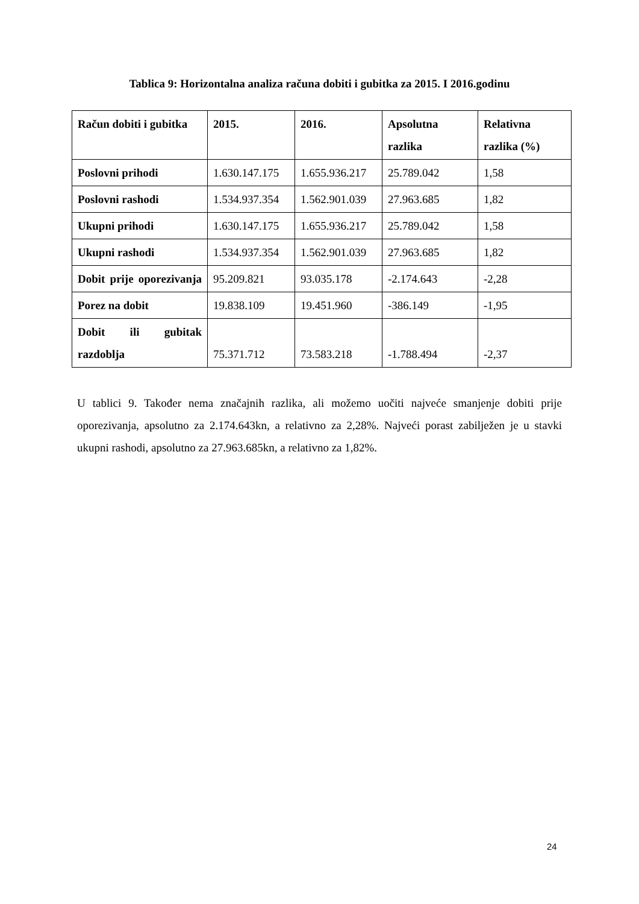Tablica 9: Horizontalna analiza računa dobiti i gubitka za 2015. I 2016.godinu
| Račun dobiti i gubitka | 2015. | 2016. | Apsolutna razlika | Relativna razlika (%) |
| --- | --- | --- | --- | --- |
| Poslovni prihodi | 1.630.147.175 | 1.655.936.217 | 25.789.042 | 1,58 |
| Poslovni rashodi | 1.534.937.354 | 1.562.901.039 | 27.963.685 | 1,82 |
| Ukupni prihodi | 1.630.147.175 | 1.655.936.217 | 25.789.042 | 1,58 |
| Ukupni rashodi | 1.534.937.354 | 1.562.901.039 | 27.963.685 | 1,82 |
| Dobit prije oporezivanja | 95.209.821 | 93.035.178 | -2.174.643 | -2,28 |
| Porez na dobit | 19.838.109 | 19.451.960 | -386.149 | -1,95 |
| Dobit ili gubitak razdoblja | 75.371.712 | 73.583.218 | -1.788.494 | -2,37 |
U tablici 9. Također nema značajnih razlika, ali možemo uočiti najveće smanjenje dobiti prije oporezivanja, apsolutno za 2.174.643kn, a relativno za 2,28%. Najveći porast zabilježen je u stavki ukupni rashodi, apsolutno za 27.963.685kn, a relativno za 1,82%.
24